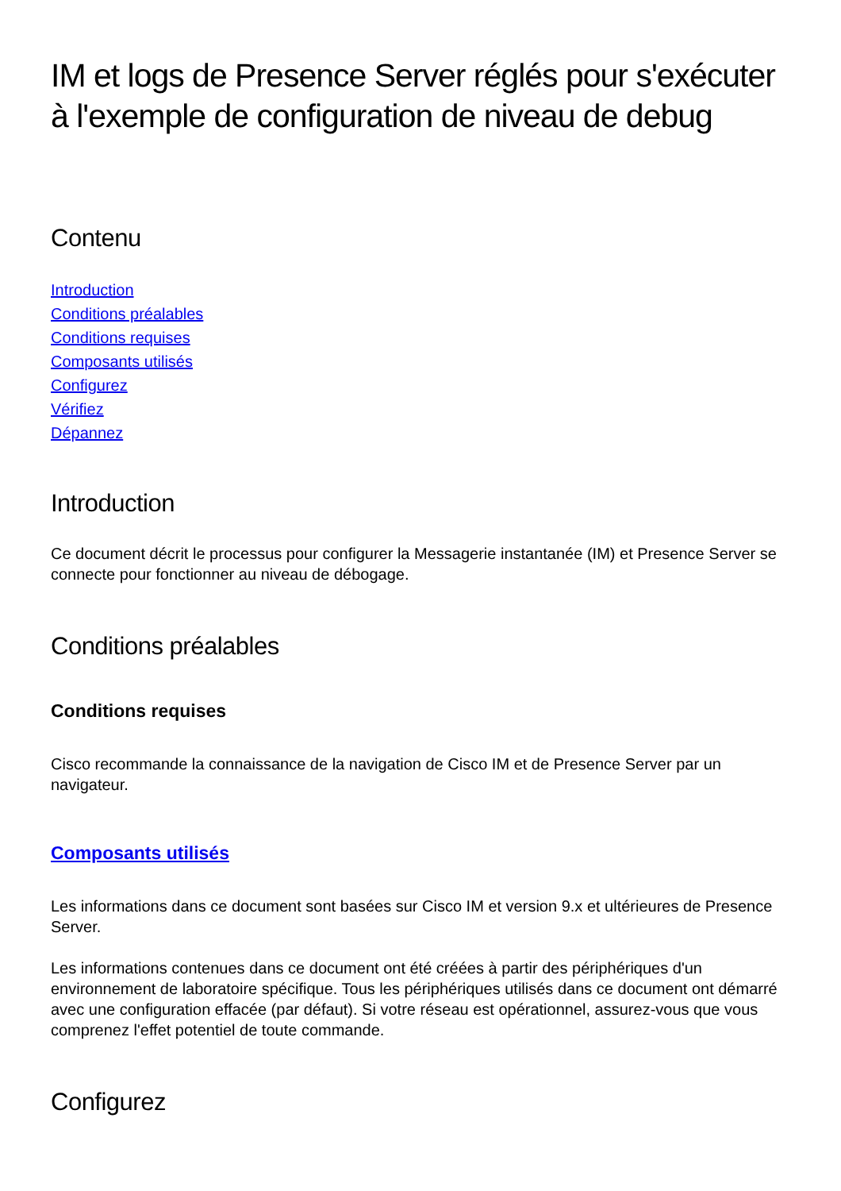IM et logs de Presence Server réglés pour s'exécuter à l'exemple de configuration de niveau de debug
Contenu
Introduction
Conditions préalables
Conditions requises
Composants utilisés
Configurez
Vérifiez
Dépannez
Introduction
Ce document décrit le processus pour configurer la Messagerie instantanée (IM) et Presence Server se connecte pour fonctionner au niveau de débogage.
Conditions préalables
Conditions requises
Cisco recommande la connaissance de la navigation de Cisco IM et de Presence Server par un navigateur.
Composants utilisés
Les informations dans ce document sont basées sur Cisco IM et version 9.x et ultérieures de Presence Server.
Les informations contenues dans ce document ont été créées à partir des périphériques d'un environnement de laboratoire spécifique. Tous les périphériques utilisés dans ce document ont démarré avec une configuration effacée (par défaut). Si votre réseau est opérationnel, assurez-vous que vous comprenez l'effet potentiel de toute commande.
Configurez